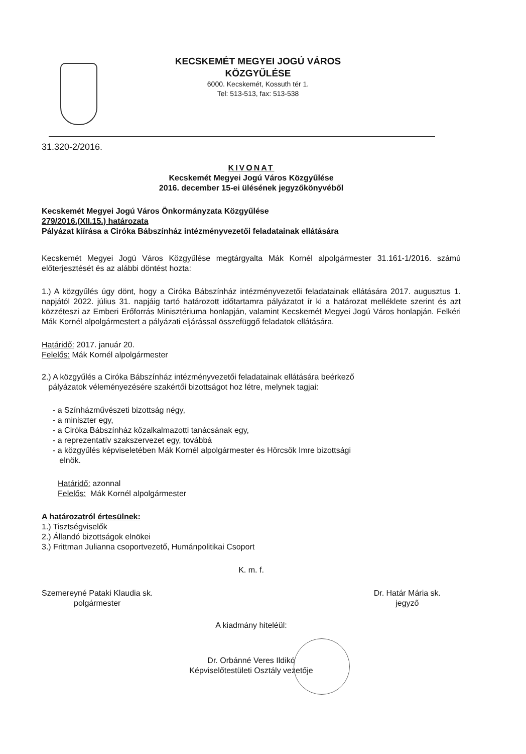KECSKEMÉT MEGYEI JOGÚ VÁROS
KÖZGYŰLÉSE
6000. Kecskemét, Kossuth tér 1.
Tel: 513-513, fax: 513-538
31.320-2/2016.
KIVONAT
Kecskemét Megyei Jogú Város Közgyűlése
2016. december 15-ei ülésének jegyzőkönyvéből
Kecskemét Megyei Jogú Város Önkormányzata Közgyűlése
279/2016.(XII.15.) határozata
Pályázat kiírása a Ciróka Bábszínház intézményvezetői feladatainak ellátására
Kecskemét Megyei Jogú Város Közgyűlése megtárgyalta Mák Kornél alpolgármester 31.161-1/2016. számú előterjesztését és az alábbi döntést hozta:
1.) A közgyűlés úgy dönt, hogy a Ciróka Bábszínház intézményvezetői feladatainak ellátására 2017. augusztus 1. napjától 2022. július 31. napjáig tartó határozott időtartamra pályázatot ír ki a határozat melléklete szerint és azt közzéteszi az Emberi Erőforrás Minisztériuma honlapján, valamint Kecskemét Megyei Jogú Város honlapján. Felkéri Mák Kornél alpolgármestert a pályázati eljárással összefüggő feladatok ellátására.
Határidő: 2017. január 20.
Felelős: Mák Kornél alpolgármester
2.) A közgyűlés a Ciróka Bábszínház intézményvezetői feladatainak ellátására beérkező
pályázatok véleményezésére szakértői bizottságot hoz létre, melynek tagjai:
- a Színházművészeti bizottság négy,
- a miniszter egy,
- a Ciróka Bábszínház közalkalmazotti tanácsának egy,
- a reprezentatív szakszervezet egy, továbbá
- a közgyűlés képviseletében Mák Kornél alpolgármester és Hörcsök Imre bizottsági
elnök.
Határidő: azonnal
Felelős: Mák Kornél alpolgármester
A határozatról értesülnek:
1.) Tisztségviselők
2.) Állandó bizottságok elnökei
3.) Frittman Julianna csoportvezető, Humánpolitikai Csoport
K. m. f.
Szemereyné Pataki Klaudia sk.
polgármester
Dr. Határ Mária sk.
jegyző
A kiadmány hiteléül:
Dr. Orbánné Veres Ildikó
Képviselőtestületi Osztály vezetője